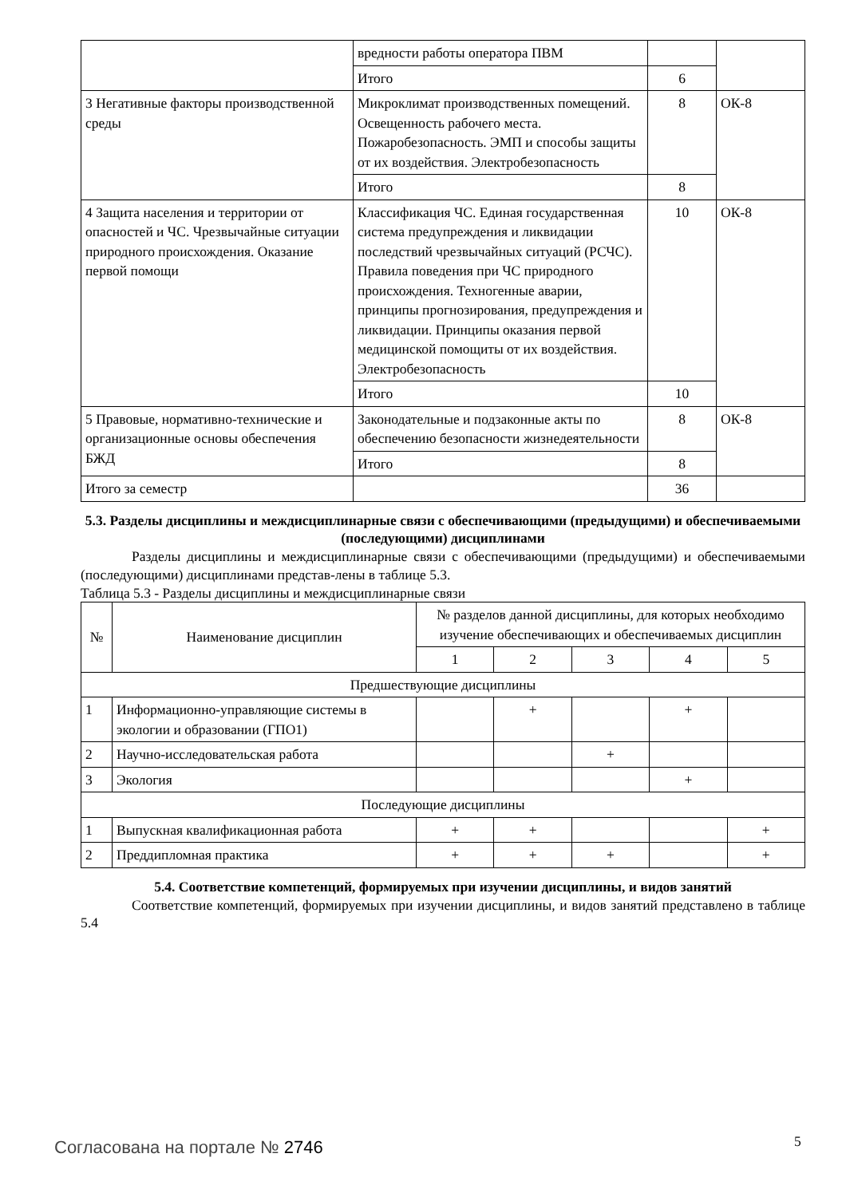| | вредности работы оператора ПВМ | | |
| | Итого | 6 | |
| 3 Негативные факторы производственной среды | Микроклимат производственных помещений. Освещенность рабочего места. Пожаробезопасность. ЭМП и способы защиты от их воздействия. Электробезопасность | 8 | ОК-8 |
| | Итого | 8 | |
| 4 Защита населения и территории от опасностей и ЧС. Чрезвычайные ситуации природного происхождения. Оказание первой помощи | Классификация ЧС. Единая государственная система предупреждения и ликвидации последствий чрезвычайных ситуаций (РСЧС). Правила поведения при ЧС природного происхождения. Техногенные аварии, принципы прогнозирования, предупреждения и ликвидации. Принципы оказания первой медицинской помощиты от их воздействия. Электробезопасность | 10 | ОК-8 |
| | Итого | 10 | |
| 5 Правовые, нормативно-технические и организационные основы обеспечения БЖД | Законодательные и подзаконные акты по обеспечению безопасности жизнедеятельности | 8 | ОК-8 |
| | Итого | 8 | |
| Итого за семестр | | 36 | |
5.3. Разделы дисциплины и междисциплинарные связи с обеспечивающими (предыдущими) и обеспечиваемыми (последующими) дисциплинами
Разделы дисциплины и междисциплинарные связи с обеспечивающими (предыдущими) и обеспечиваемыми (последующими) дисциплинами представ-лены в таблице 5.3.
Таблица 5.3 - Разделы дисциплины и междисциплинарные связи
| № | Наименование дисциплин | № разделов данной дисциплины, для которых необходимо изучение обеспечивающих и обеспечиваемых дисциплин | | | | |
| --- | --- | --- | --- | --- | --- | --- |
| | | 1 | 2 | 3 | 4 | 5 |
| Предшествующие дисциплины | | | | | | |
| 1 | Информационно-управляющие системы в экологии и образовании (ГПО1) | | + | | + | |
| 2 | Научно-исследовательская работа | | | + | | |
| 3 | Экология | | | | + | |
| Последующие дисциплины | | | | | | |
| 1 | Выпускная квалификационная работа | + | + | | | + |
| 2 | Преддипломная практика | + | + | + | | + |
5.4. Соответствие компетенций, формируемых при изучении дисциплины, и видов занятий
Соответствие компетенций, формируемых при изучении дисциплины, и видов занятий представлено в таблице 5.4
Согласована на портале № 2746 5